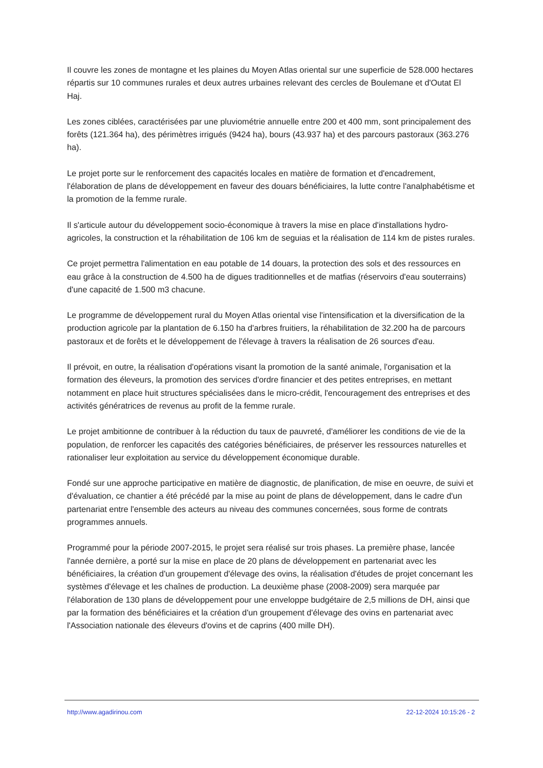Il couvre les zones de montagne et les plaines du Moyen Atlas oriental sur une superficie de 528.000 hectares répartis sur 10 communes rurales et deux autres urbaines relevant des cercles de Boulemane et d'Outat El Haj.
Les zones ciblées, caractérisées par une pluviométrie annuelle entre 200 et 400 mm, sont principalement des forêts (121.364 ha), des périmètres irrigués (9424 ha), bours (43.937 ha) et des parcours pastoraux (363.276 ha).
Le projet porte sur le renforcement des capacités locales en matière de formation et d'encadrement, l'élaboration de plans de développement en faveur des douars bénéficiaires, la lutte contre l'analphabétisme et la promotion de la femme rurale.
Il s'articule autour du développement socio-économique à travers la mise en place d'installations hydro-agricoles, la construction et la réhabilitation de 106 km de seguias et la réalisation de 114 km de pistes rurales.
Ce projet permettra l'alimentation en eau potable de 14 douars, la protection des sols et des ressources en eau grâce à la construction de 4.500 ha de digues traditionnelles et de matfias (réservoirs d'eau souterrains) d'une capacité de 1.500 m3 chacune.
Le programme de développement rural du Moyen Atlas oriental vise l'intensification et la diversification de la production agricole par la plantation de 6.150 ha d'arbres fruitiers, la réhabilitation de 32.200 ha de parcours pastoraux et de forêts et le développement de l'élevage à travers la réalisation de 26 sources d'eau.
Il prévoit, en outre, la réalisation d'opérations visant la promotion de la santé animale, l'organisation et la formation des éleveurs, la promotion des services d'ordre financier et des petites entreprises, en mettant notamment en place huit structures spécialisées dans le micro-crédit, l'encouragement des entreprises et des activités génératrices de revenus au profit de la femme rurale.
Le projet ambitionne de contribuer à la réduction du taux de pauvreté, d'améliorer les conditions de vie de la population, de renforcer les capacités des catégories bénéficiaires, de préserver les ressources naturelles et rationaliser leur exploitation au service du développement économique durable.
Fondé sur une approche participative en matière de diagnostic, de planification, de mise en oeuvre, de suivi et d'évaluation, ce chantier a été précédé par la mise au point de plans de développement, dans le cadre d'un partenariat entre l'ensemble des acteurs au niveau des communes concernées, sous forme de contrats programmes annuels.
Programmé pour la période 2007-2015, le projet sera réalisé sur trois phases. La première phase, lancée l'année dernière, a porté sur la mise en place de 20 plans de développement en partenariat avec les bénéficiaires, la création d'un groupement d'élevage des ovins, la réalisation d'études de projet concernant les systèmes d'élevage et les chaînes de production. La deuxième phase (2008-2009) sera marquée par l'élaboration de 130 plans de développement pour une enveloppe budgétaire de 2,5 millions de DH, ainsi que par la formation des bénéficiaires et la création d'un groupement d'élevage des ovins en partenariat avec l'Association nationale des éleveurs d'ovins et de caprins (400 mille DH).
http://www.agadirinou.com 22-12-2024 10:15:26 - 2